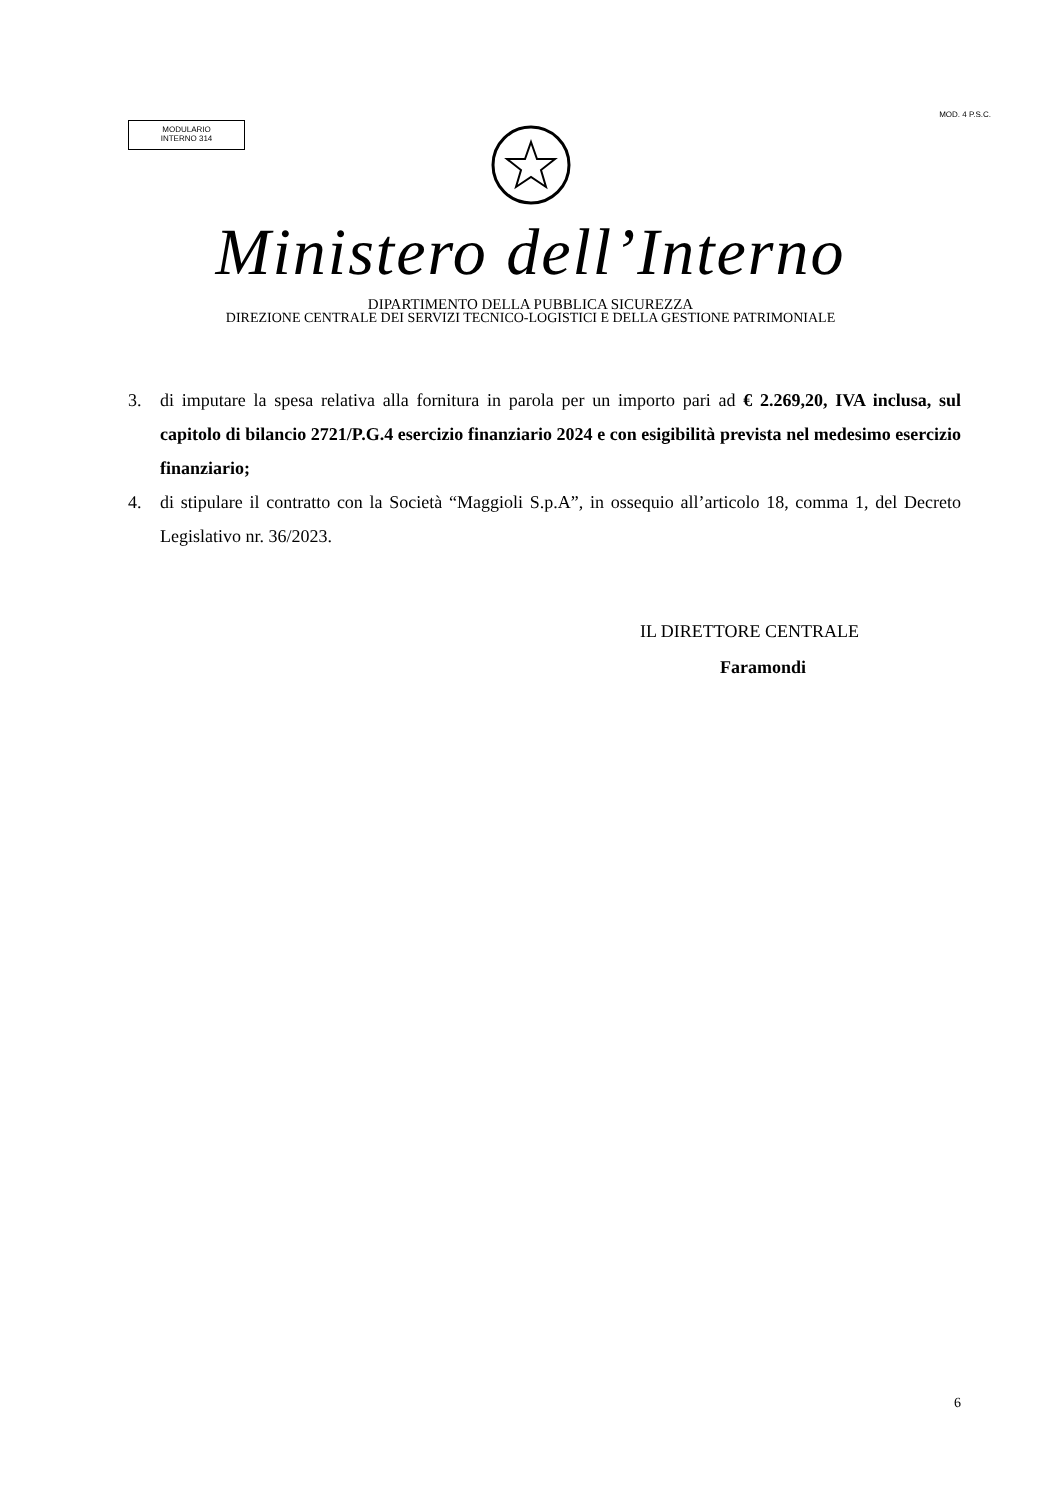MODULARIO
INTERNO 314
MOD. 4 P.S.C.
Ministero dell’Interno
DIPARTIMENTO DELLA PUBBLICA SICUREZZA
DIREZIONE CENTRALE DEI SERVIZI TECNICO-LOGISTICI E DELLA GESTIONE PATRIMONIALE
3. di imputare la spesa relativa alla fornitura in parola per un importo pari ad € 2.269,20, IVA inclusa, sul capitolo di bilancio 2721/P.G.4 esercizio finanziario 2024 e con esigibilità prevista nel medesimo esercizio finanziario;
4. di stipulare il contratto con la Società “Maggioli S.p.A”, in ossequio all’articolo 18, comma 1, del Decreto Legislativo nr. 36/2023.
IL DIRETTORE CENTRALE
Faramondi
6